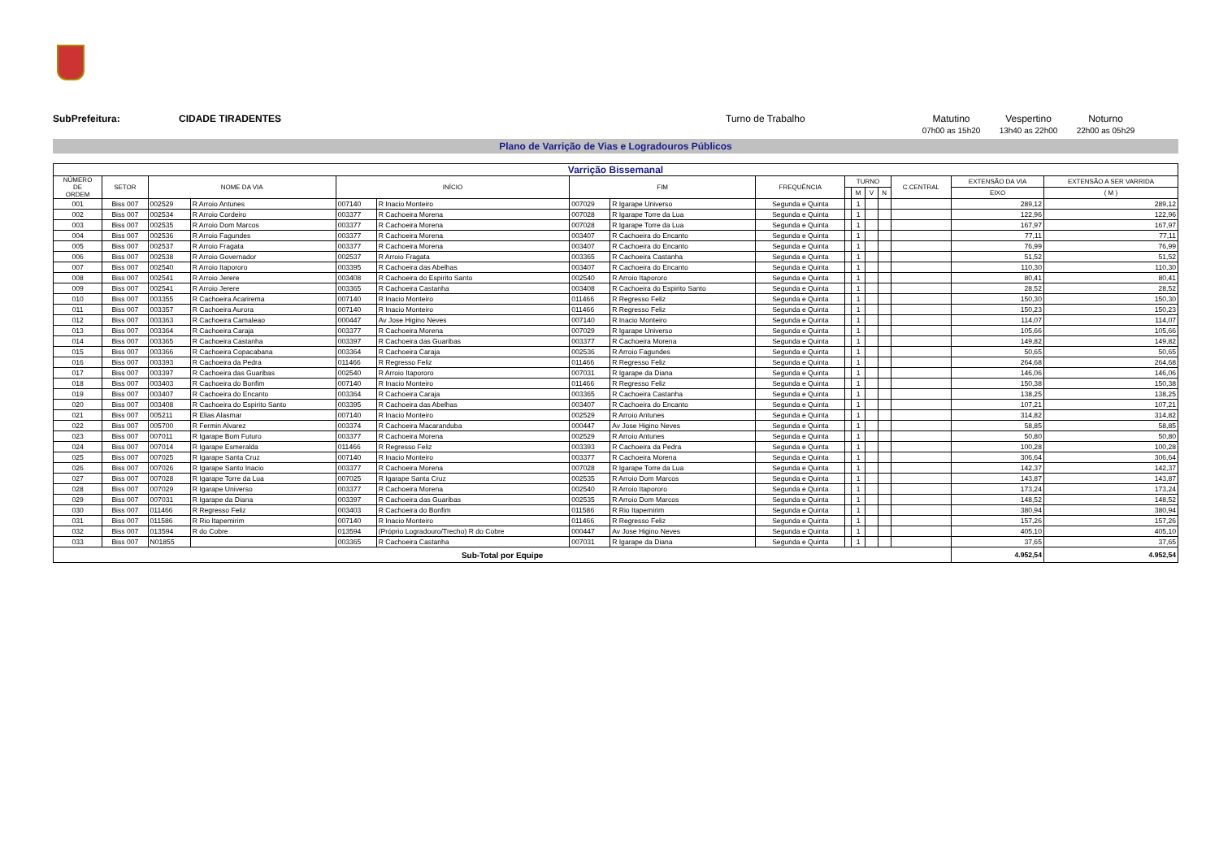SubPrefeitura: CIDADE TIRADENTES Turno de Trabalho Matutino
07h00 as 15h20
Vespertino
13h40 as 22h00
Noturno
22h00 as 05h29
Plano de Varrição de Vias e Logradouros Públicos
| Varrição Bissemanal | | | | | | | | | | | | | | | |
| NÚMERO DE ORDEM | SETOR | NOME DA VIA | | INÍCIO | | FIM | | FREQUÊNCIA | TURNO | | | | C.CENTRAL | EXTENSÃO DA VIA | EXTENSÃO A SER VARRIDA |
| | | | | | | | | | | M | V | N | | EIXO | ( M ) |
| 001 | Biss 007 | 002529 | R Arroio Antunes | 007140 | R Inacio Monteiro | 007029 | R Igarape Universo | Segunda e Quinta | | 1 | | | | 289,12 | 289,12 |
| 002 | Biss 007 | 002534 | R Arroio Cordeiro | 003377 | R Cachoeira Morena | 007028 | R Igarape Torre da Lua | Segunda e Quinta | | 1 | | | | 122,96 | 122,96 |
| 003 | Biss 007 | 002535 | R Arroio Dom Marcos | 003377 | R Cachoeira Morena | 007028 | R Igarape Torre da Lua | Segunda e Quinta | | 1 | | | | 167,97 | 167,97 |
| 004 | Biss 007 | 002536 | R Arroio Fagundes | 003377 | R Cachoeira Morena | 003407 | R Cachoeira do Encanto | Segunda e Quinta | | 1 | | | | 77,11 | 77,11 |
| 005 | Biss 007 | 002537 | R Arroio Fragata | 003377 | R Cachoeira Morena | 003407 | R Cachoeira do Encanto | Segunda e Quinta | | 1 | | | | 76,99 | 76,99 |
| 006 | Biss 007 | 002538 | R Arroio Governador | 002537 | R Arroio Fragata | 003365 | R Cachoeira Castanha | Segunda e Quinta | | 1 | | | | 51,52 | 51,52 |
| 007 | Biss 007 | 002540 | R Arroio Itapororo | 003395 | R Cachoeira das Abelhas | 003407 | R Cachoeira do Encanto | Segunda e Quinta | | 1 | | | | 110,30 | 110,30 |
| 008 | Biss 007 | 002541 | R Arroio Jerere | 003408 | R Cachoeira do Espirito Santo | 002540 | R Arroio Itapororo | Segunda e Quinta | | 1 | | | | 80,41 | 80,41 |
| 009 | Biss 007 | 002541 | R Arroio Jerere | 003365 | R Cachoeira Castanha | 003408 | R Cachoeira do Espirito Santo | Segunda e Quinta | | 1 | | | | 28,52 | 28,52 |
| 010 | Biss 007 | 003355 | R Cachoeira Acarirema | 007140 | R Inacio Monteiro | 011466 | R Regresso Feliz | Segunda e Quinta | | 1 | | | | 150,30 | 150,30 |
| 011 | Biss 007 | 003357 | R Cachoeira Aurora | 007140 | R Inacio Monteiro | 011466 | R Regresso Feliz | Segunda e Quinta | | 1 | | | | 150,23 | 150,23 |
| 012 | Biss 007 | 003363 | R Cachoeira Camaleao | 000447 | Av Jose Higino Neves | 007140 | R Inacio Monteiro | Segunda e Quinta | | 1 | | | | 114,07 | 114,07 |
| 013 | Biss 007 | 003364 | R Cachoeira Caraja | 003377 | R Cachoeira Morena | 007029 | R Igarape Universo | Segunda e Quinta | | 1 | | | | 105,66 | 105,66 |
| 014 | Biss 007 | 003365 | R Cachoeira Castanha | 003397 | R Cachoeira das Guaribas | 003377 | R Cachoeira Morena | Segunda e Quinta | | 1 | | | | 149,82 | 149,82 |
| 015 | Biss 007 | 003366 | R Cachoeira Copacabana | 003364 | R Cachoeira Caraja | 002536 | R Arroio Fagundes | Segunda e Quinta | | 1 | | | | 50,65 | 50,65 |
| 016 | Biss 007 | 003393 | R Cachoeira da Pedra | 011466 | R Regresso Feliz | 011466 | R Regresso Feliz | Segunda e Quinta | | 1 | | | | 264,68 | 264,68 |
| 017 | Biss 007 | 003397 | R Cachoeira das Guaribas | 002540 | R Arroio Itapororo | 007031 | R Igarape da Diana | Segunda e Quinta | | 1 | | | | 146,06 | 146,06 |
| 018 | Biss 007 | 003403 | R Cachoeira do Bonfim | 007140 | R Inacio Monteiro | 011466 | R Regresso Feliz | Segunda e Quinta | | 1 | | | | 150,38 | 150,38 |
| 019 | Biss 007 | 003407 | R Cachoeira do Encanto | 003364 | R Cachoeira Caraja | 003365 | R Cachoeira Castanha | Segunda e Quinta | | 1 | | | | 138,25 | 138,25 |
| 020 | Biss 007 | 003408 | R Cachoeira do Espirito Santo | 003395 | R Cachoeira das Abelhas | 003407 | R Cachoeira do Encanto | Segunda e Quinta | | 1 | | | | 107,21 | 107,21 |
| 021 | Biss 007 | 005211 | R Elias Alasmar | 007140 | R Inacio Monteiro | 002529 | R Arroio Antunes | Segunda e Quinta | | 1 | | | | 314,82 | 314,82 |
| 022 | Biss 007 | 005700 | R Fermin Alvarez | 003374 | R Cachoeira Macaranduba | 000447 | Av Jose Higino Neves | Segunda e Quinta | | 1 | | | | 58,85 | 58,85 |
| 023 | Biss 007 | 007011 | R Igarape Bom Futuro | 003377 | R Cachoeira Morena | 002529 | R Arroio Antunes | Segunda e Quinta | | 1 | | | | 50,80 | 50,80 |
| 024 | Biss 007 | 007014 | R Igarape Esmeralda | 011466 | R Regresso Feliz | 003393 | R Cachoeira da Pedra | Segunda e Quinta | | 1 | | | | 100,28 | 100,28 |
| 025 | Biss 007 | 007025 | R Igarape Santa Cruz | 007140 | R Inacio Monteiro | 003377 | R Cachoeira Morena | Segunda e Quinta | | 1 | | | | 306,64 | 306,64 |
| 026 | Biss 007 | 007026 | R Igarape Santo Inacio | 003377 | R Cachoeira Morena | 007028 | R Igarape Torre da Lua | Segunda e Quinta | | 1 | | | | 142,37 | 142,37 |
| 027 | Biss 007 | 007028 | R Igarape Torre da Lua | 007025 | R Igarape Santa Cruz | 002535 | R Arroio Dom Marcos | Segunda e Quinta | | 1 | | | | 143,87 | 143,87 |
| 028 | Biss 007 | 007029 | R Igarape Universo | 003377 | R Cachoeira Morena | 002540 | R Arroio Itapororo | Segunda e Quinta | | 1 | | | | 173,24 | 173,24 |
| 029 | Biss 007 | 007031 | R Igarape da Diana | 003397 | R Cachoeira das Guaribas | 002535 | R Arroio Dom Marcos | Segunda e Quinta | | 1 | | | | 148,52 | 148,52 |
| 030 | Biss 007 | 011466 | R Regresso Feliz | 003403 | R Cachoeira do Bonfim | 011586 | R Rio Itapemirim | Segunda e Quinta | | 1 | | | | 380,94 | 380,94 |
| 031 | Biss 007 | 011586 | R Rio Itapemirim | 007140 | R Inacio Monteiro | 011466 | R Regresso Feliz | Segunda e Quinta | | 1 | | | | 157,26 | 157,26 |
| 032 | Biss 007 | 013594 | R do Cobre | 013594 | (Próprio Logradouro/Trecho) R do Cobre | 000447 | Av Jose Higino Neves | Segunda e Quinta | | 1 | | | | 405,10 | 405,10 |
| 033 | Biss 007 | N01855 | | 003365 | R Cachoeira Castanha | 007031 | R Igarape da Diana | Segunda e Quinta | | 1 | | | | 37,65 | 37,65 |
| Sub-Total por Equipe | | | | | | | | | | | | | | 4.952,54 | 4.952,54 |